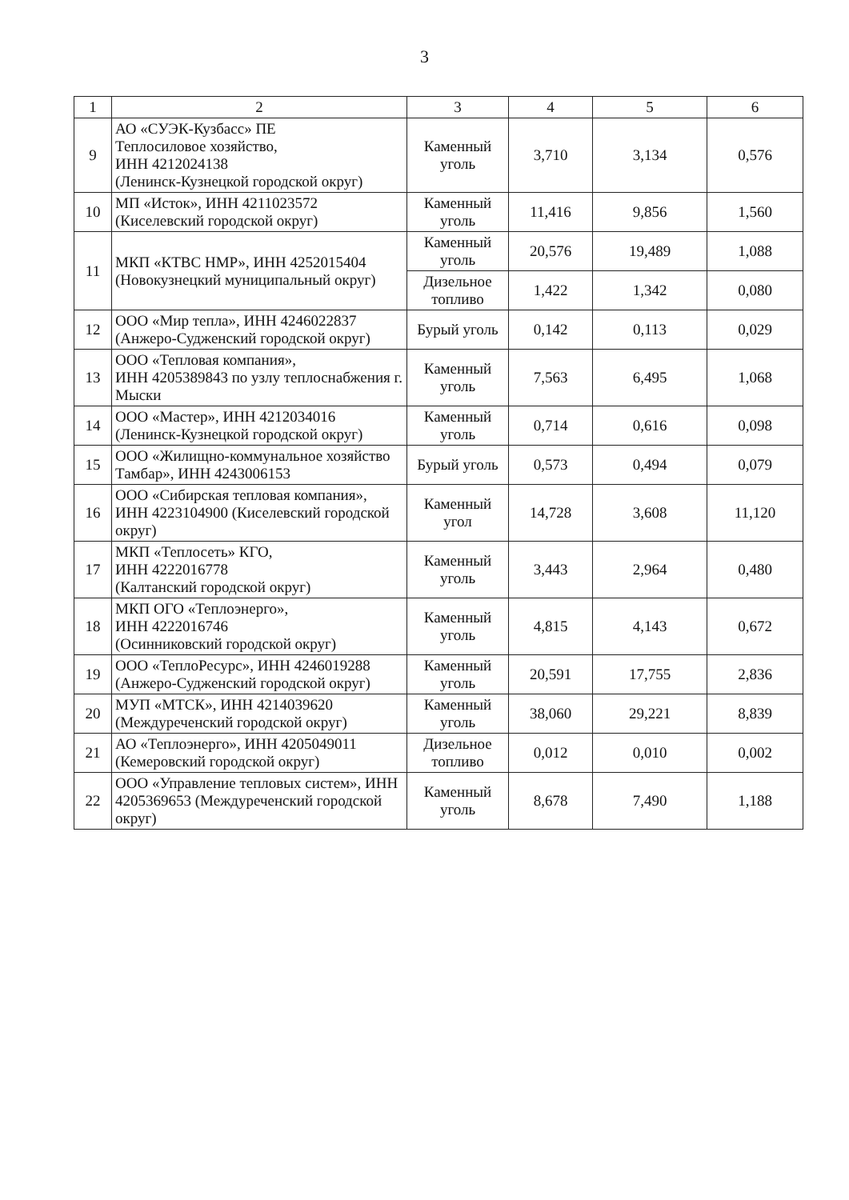3
| 1 | 2 | 3 | 4 | 5 | 6 |
| --- | --- | --- | --- | --- | --- |
| 9 | АО «СУЭК-Кузбасс» ПЕ Теплосиловое хозяйство, ИНН 4212024138 (Ленинск-Кузнецкой городской округ) | Каменный уголь | 3,710 | 3,134 | 0,576 |
| 10 | МП «Исток», ИНН 4211023572 (Киселевский городской округ) | Каменный уголь | 11,416 | 9,856 | 1,560 |
| 11 | МКП «КТВС НМР», ИНН 4252015404 (Новокузнецкий муниципальный округ) | Каменный уголь | 20,576 | 19,489 | 1,088 |
| | | Дизельное топливо | 1,422 | 1,342 | 0,080 |
| 12 | ООО «Мир тепла», ИНН 4246022837 (Анжеро-Судженский городской округ) | Бурый уголь | 0,142 | 0,113 | 0,029 |
| 13 | ООО «Тепловая компания», ИНН 4205389843 по узлу теплоснабжения г. Мыски | Каменный уголь | 7,563 | 6,495 | 1,068 |
| 14 | ООО «Мастер», ИНН 4212034016 (Ленинск-Кузнецкой городской округ) | Каменный уголь | 0,714 | 0,616 | 0,098 |
| 15 | ООО «Жилищно-коммунальное хозяйство Тамбар», ИНН 4243006153 | Бурый уголь | 0,573 | 0,494 | 0,079 |
| 16 | ООО «Сибирская тепловая компания», ИНН 4223104900 (Киселевский городской округ) | Каменный угол | 14,728 | 3,608 | 11,120 |
| 17 | МКП «Теплосеть» КГО, ИНН 4222016778 (Калтанский городской округ) | Каменный уголь | 3,443 | 2,964 | 0,480 |
| 18 | МКП ОГО «Теплоэнерго», ИНН 4222016746 (Осинниковский городской округ) | Каменный уголь | 4,815 | 4,143 | 0,672 |
| 19 | ООО «ТеплоРесурс», ИНН 4246019288 (Анжеро-Судженский городской округ) | Каменный уголь | 20,591 | 17,755 | 2,836 |
| 20 | МУП «МТСК», ИНН 4214039620 (Междуреченский городской округ) | Каменный уголь | 38,060 | 29,221 | 8,839 |
| 21 | АО «Теплоэнерго», ИНН 4205049011 (Кемеровский городской округ) | Дизельное топливо | 0,012 | 0,010 | 0,002 |
| 22 | ООО «Управление тепловых систем», ИНН 4205369653 (Междуреченский городской округ) | Каменный уголь | 8,678 | 7,490 | 1,188 |